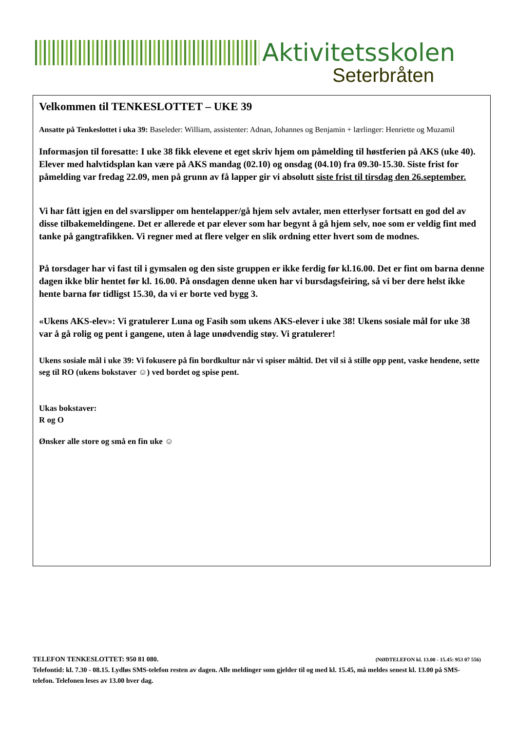Aktivitetsskolen
Seterbråten
Velkommen til TENKESLOTTET – UKE 39
Ansatte på Tenkeslottet i uka 39: Baseleder: William, assistenter: Adnan, Johannes og Benjamin + lærlinger: Henriette og Muzamil
Informasjon til foresatte: I uke 38 fikk elevene et eget skriv hjem om påmelding til høstferien på AKS (uke 40). Elever med halvtidsplan kan være på AKS mandag (02.10) og onsdag (04.10) fra 09.30-15.30. Siste frist for påmelding var fredag 22.09, men på grunn av få lapper gir vi absolutt siste frist til tirsdag den 26.september.
Vi har fått igjen en del svarslipper om hentelapper/gå hjem selv avtaler, men etterlyser fortsatt en god del av disse tilbakemeldingene. Det er allerede et par elever som har begynt å gå hjem selv, noe som er veldig fint med tanke på gangtrafikken. Vi regner med at flere velger en slik ordning etter hvert som de modnes.
På torsdager har vi fast til i gymsalen og den siste gruppen er ikke ferdig før kl.16.00. Det er fint om barna denne dagen ikke blir hentet før kl. 16.00. På onsdagen denne uken har vi bursdagsfeiring, så vi ber dere helst ikke hente barna før tidligst 15.30, da vi er borte ved bygg 3.
«Ukens AKS-elev»: Vi gratulerer Luna og Fasih som ukens AKS-elever i uke 38! Ukens sosiale mål for uke 38 var å gå rolig og pent i gangene, uten å lage unødvendig støy. Vi gratulerer!
Ukens sosiale mål i uke 39: Vi fokusere på fin bordkultur når vi spiser måltid. Det vil si å stille opp pent, vaske hendene, sette seg til RO (ukens bokstaver ☺) ved bordet og spise pent.
Ukas bokstaver:
R og O
Ønsker alle store og små en fin uke ☺
TELEFON TENKESLOTTET: 950 81 080. (NØDTELEFON kl. 13.00 - 15.45: 953 07 556)
Telefontid: kl. 7.30 - 08.15. Lydløs SMS-telefon resten av dagen. Alle meldinger som gjelder til og med kl. 15.45, må meldes senest kl. 13.00 på SMS-telefon. Telefonen leses av 13.00 hver dag.